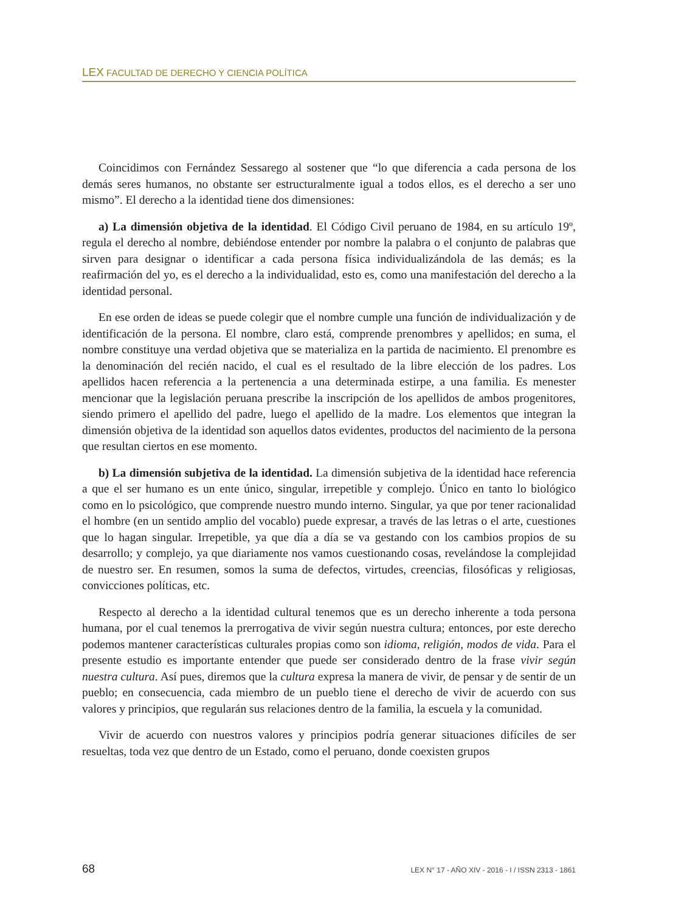LEX FACULTAD DE DERECHO Y CIENCIA POLÍTICA
Coincidimos con Fernández Sessarego al sostener que “lo que diferencia a cada persona de los demás seres humanos, no obstante ser estructuralmente igual a todos ellos, es el derecho a ser uno mismo”. El derecho a la identidad tiene dos dimensiones:
a) La dimensión objetiva de la identidad. El Código Civil peruano de 1984, en su artículo 19º, regula el derecho al nombre, debiéndose entender por nombre la palabra o el conjunto de palabras que sirven para designar o identificar a cada persona física individualizándola de las demás; es la reafirmación del yo, es el derecho a la individualidad, esto es, como una manifestación del derecho a la identidad personal.
En ese orden de ideas se puede colegir que el nombre cumple una función de individualización y de identificación de la persona. El nombre, claro está, comprende prenombres y apellidos; en suma, el nombre constituye una verdad objetiva que se materializa en la partida de nacimiento. El prenombre es la denominación del recién nacido, el cual es el resultado de la libre elección de los padres. Los apellidos hacen referencia a la pertenencia a una determinada estirpe, a una familia. Es menester mencionar que la legislación peruana prescribe la inscripción de los apellidos de ambos progenitores, siendo primero el apellido del padre, luego el apellido de la madre. Los elementos que integran la dimensión objetiva de la identidad son aquellos datos evidentes, productos del nacimiento de la persona que resultan ciertos en ese momento.
b) La dimensión subjetiva de la identidad. La dimensión subjetiva de la identidad hace referencia a que el ser humano es un ente único, singular, irrepetible y complejo. Único en tanto lo biológico como en lo psicológico, que comprende nuestro mundo interno. Singular, ya que por tener racionalidad el hombre (en un sentido amplio del vocablo) puede expresar, a través de las letras o el arte, cuestiones que lo hagan singular. Irrepetible, ya que día a día se va gestando con los cambios propios de su desarrollo; y complejo, ya que diariamente nos vamos cuestionando cosas, revelándose la complejidad de nuestro ser. En resumen, somos la suma de defectos, virtudes, creencias, filosóficas y religiosas, convicciones políticas, etc.
Respecto al derecho a la identidad cultural tenemos que es un derecho inherente a toda persona humana, por el cual tenemos la prerrogativa de vivir según nuestra cultura; entonces, por este derecho podemos mantener características culturales propias como son idioma, religión, modos de vida. Para el presente estudio es importante entender que puede ser considerado dentro de la frase vivir según nuestra cultura. Así pues, diremos que la cultura expresa la manera de vivir, de pensar y de sentir de un pueblo; en consecuencia, cada miembro de un pueblo tiene el derecho de vivir de acuerdo con sus valores y principios, que regularán sus relaciones dentro de la familia, la escuela y la comunidad.
Vivir de acuerdo con nuestros valores y principios podría generar situaciones difíciles de ser resueltas, toda vez que dentro de un Estado, como el peruano, donde coexisten grupos
68 LEX N° 17 - AÑO XIV - 2016 - I / ISSN 2313 - 1861